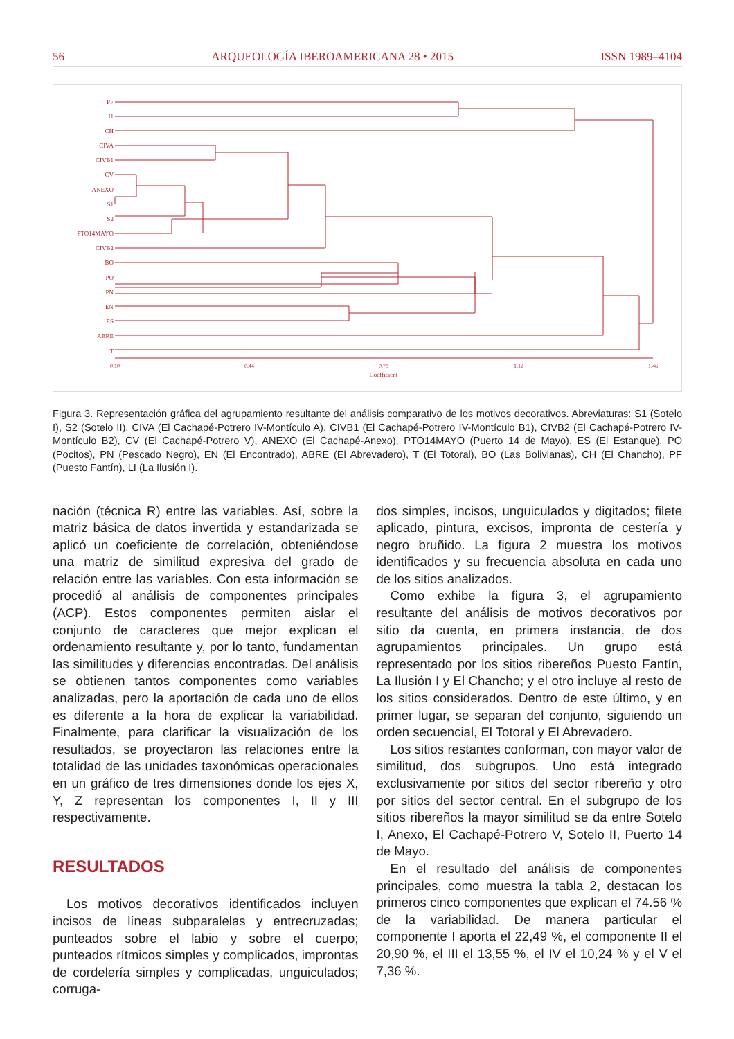56 ARQUEOLOGÍA IBEROAMERICANA 28 • 2015 ISSN 1989–4104
PF
I1
CH
CIVA
CIVB1
CV
ANEXO
S1
S2
PTO14MAYO
CIVB2
BO
PO
PN
EN
ES
ABRE
T
0.10
0.44
0.78
1.12
1.46
Coefficient
Figura 3. Representación gráfica del agrupamiento resultante del análisis comparativo de los motivos decorativos. Abreviaturas: S1 (Sotelo I), S2 (Sotelo II), CIVA (El Cachapé-Potrero IV-Montículo A), CIVB1 (El Cachapé-Potrero IV-Montículo B1), CIVB2 (El Cachapé-Potrero IV-Montículo B2), CV (El Cachapé-Potrero V), ANEXO (El Cachapé-Anexo), PTO14MAYO (Puerto 14 de Mayo), ES (El Estanque), PO (Pocitos), PN (Pescado Negro), EN (El Encontrado), ABRE (El Abrevadero), T (El Totoral), BO (Las Bolivianas), CH (El Chancho), PF (Puesto Fantín), LI (La Ilusión I).
nación (técnica R) entre las variables. Así, sobre la matriz básica de datos invertida y estandarizada se aplicó un coeficiente de correlación, obteniéndose una matriz de similitud expresiva del grado de relación entre las variables. Con esta información se procedió al análisis de componentes principales (ACP). Estos componentes permiten aislar el conjunto de caracteres que mejor explican el ordenamiento resultante y, por lo tanto, fundamentan las similitudes y diferencias encontradas. Del análisis se obtienen tantos componentes como variables analizadas, pero la aportación de cada uno de ellos es diferente a la hora de explicar la variabilidad. Finalmente, para clarificar la visualización de los resultados, se proyectaron las relaciones entre la totalidad de las unidades taxonómicas operacionales en un gráfico de tres dimensiones donde los ejes X, Y, Z representan los componentes I, II y III respectivamente.
RESULTADOS
Los motivos decorativos identificados incluyen incisos de líneas subparalelas y entrecruzadas; punteados sobre el labio y sobre el cuerpo; punteados rítmicos simples y complicados, improntas de cordelería simples y complicadas, unguiculados; corruga-
dos simples, incisos, unguiculados y digitados; filete aplicado, pintura, excisos, impronta de cestería y negro bruñido. La figura 2 muestra los motivos identificados y su frecuencia absoluta en cada uno de los sitios analizados.
Como exhibe la figura 3, el agrupamiento resultante del análisis de motivos decorativos por sitio da cuenta, en primera instancia, de dos agrupamientos principales. Un grupo está representado por los sitios ribereños Puesto Fantín, La Ilusión I y El Chancho; y el otro incluye al resto de los sitios considerados. Dentro de este último, y en primer lugar, se separan del conjunto, siguiendo un orden secuencial, El Totoral y El Abrevadero.
Los sitios restantes conforman, con mayor valor de similitud, dos subgrupos. Uno está integrado exclusivamente por sitios del sector ribereño y otro por sitios del sector central. En el subgrupo de los sitios ribereños la mayor similitud se da entre Sotelo I, Anexo, El Cachapé-Potrero V, Sotelo II, Puerto 14 de Mayo.
En el resultado del análisis de componentes principales, como muestra la tabla 2, destacan los primeros cinco componentes que explican el 74.56 % de la variabilidad. De manera particular el componente I aporta el 22,49 %, el componente II el 20,90 %, el III el 13,55 %, el IV el 10,24 % y el V el 7,36 %.